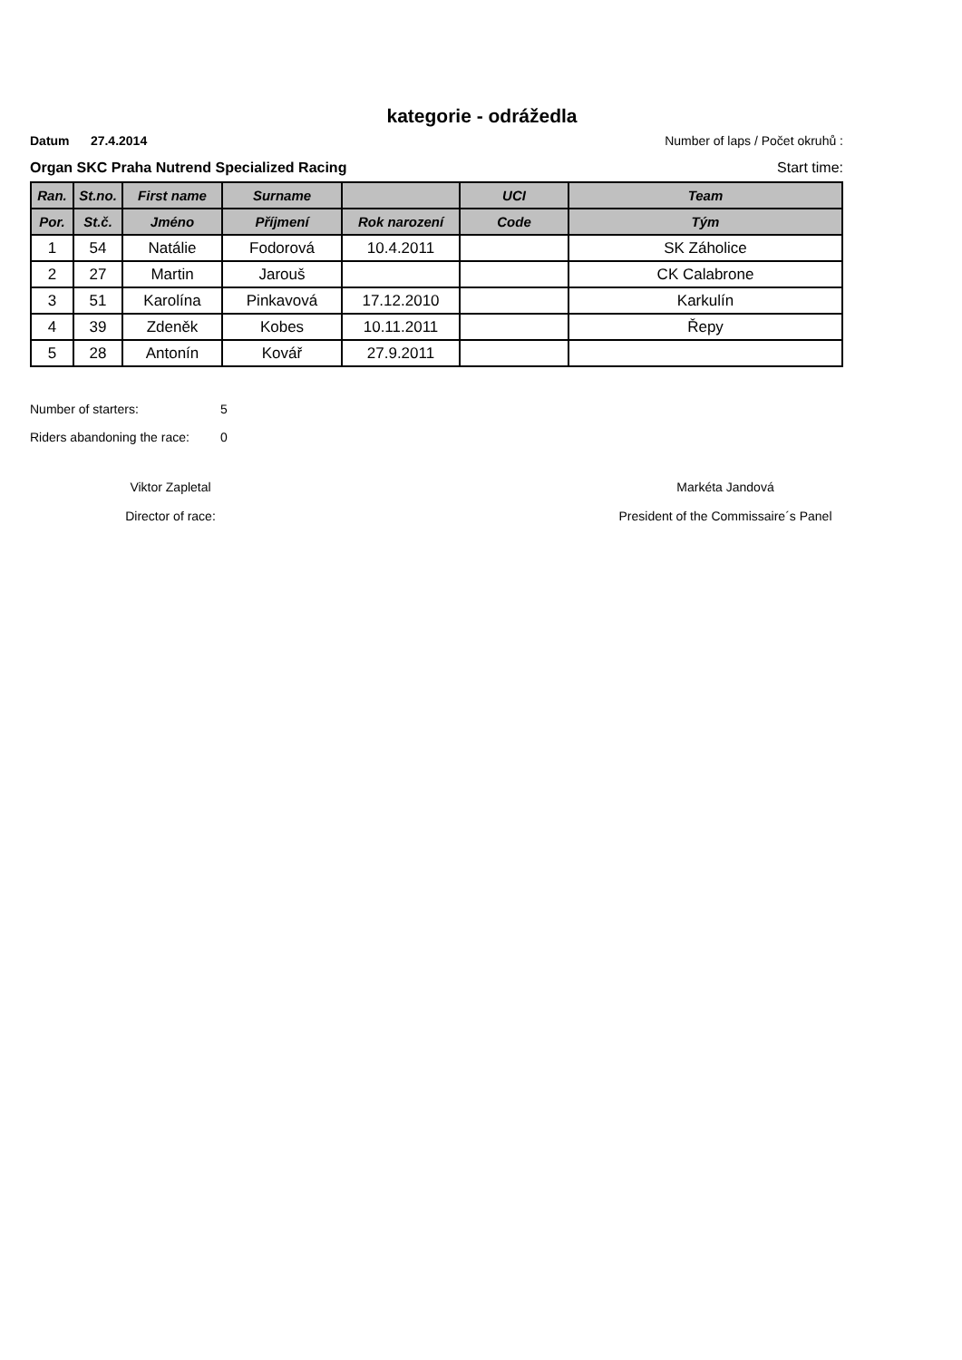kategorie - odrážedla
Datum 27.4.2014 Number of laps / Počet okruhů :
Organ SKC Praha Nutrend Specialized Racing Start time:
| Ran. | St.no. | First name | Surname | | UCI | Team |
| --- | --- | --- | --- | --- | --- | --- |
| Por. | St.č. | Jméno | Příjmení | Rok narození | Code | Tým |
| 1 | 54 | Natálie | Fodorová | 10.4.2011 | | SK Záholice |
| 2 | 27 | Martin | Jarouš | | | CK Calabrone |
| 3 | 51 | Karolína | Pinkavová | 17.12.2010 | | Karkulín |
| 4 | 39 | Zdeněk | Kobes | 10.11.2011 | | Řepy |
| 5 | 28 | Antonín | Kovář | 27.9.2011 | | |
Number of starters: 5
Riders abandoning the race: 0
Viktor Zapletal
Director of race:
Markéta Jandová
President of the Commissaire´s Panel